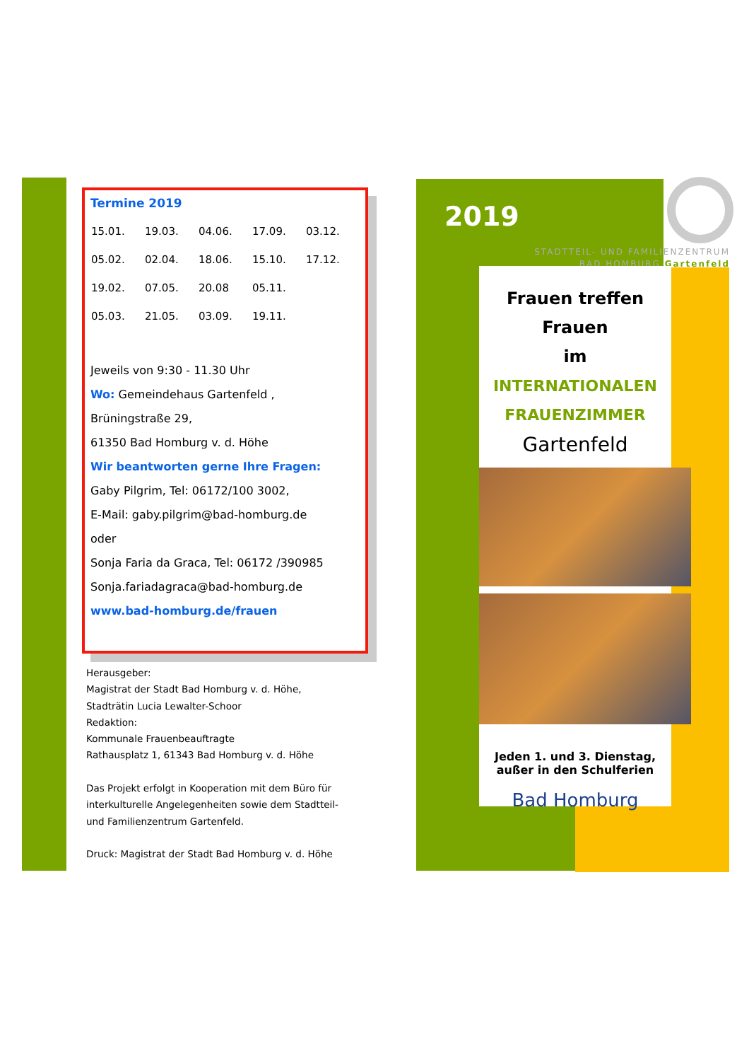Termine 2019
| 15.01. | 19.03. | 04.06. | 17.09. | 03.12. |
| 05.02. | 02.04. | 18.06. | 15.10. | 17.12. |
| 19.02. | 07.05. | 20.08 | 05.11. | |
| 05.03. | 21.05. | 03.09. | 19.11. | |
Jeweils von 9:30 - 11.30 Uhr
Wo: Gemeindehaus Gartenfeld ,
Brüningstraße 29,
61350 Bad Homburg v. d. Höhe
Wir beantworten gerne Ihre Fragen:
Gaby Pilgrim, Tel: 06172/100 3002,
E-Mail: gaby.pilgrim@bad-homburg.de
oder
Sonja Faria da Graca, Tel: 06172 /390985
Sonja.fariadagraca@bad-homburg.de
www.bad-homburg.de/frauen
Herausgeber:
Magistrat der Stadt Bad Homburg v. d. Höhe,
Stadträtin Lucia Lewalter-Schoor
Redaktion:
Kommunale Frauenbeauftragte
Rathausplatz 1, 61343 Bad Homburg v. d. Höhe
Das Projekt erfolgt in Kooperation mit dem Büro für interkulturelle Angelegenheiten sowie dem Stadtteil- und Familienzentrum Gartenfeld.
Druck: Magistrat der Stadt Bad Homburg v. d. Höhe
2019
STADTTEIL- UND FAMILIENZENTRUM
BAD HOMBURG Gartenfeld
Frauen treffen Frauen
im
INTERNATIONALEN
FRAUENZIMMER
Gartenfeld
Jeden 1. und 3. Dienstag,
außer in den Schulferien
Bad Homburg